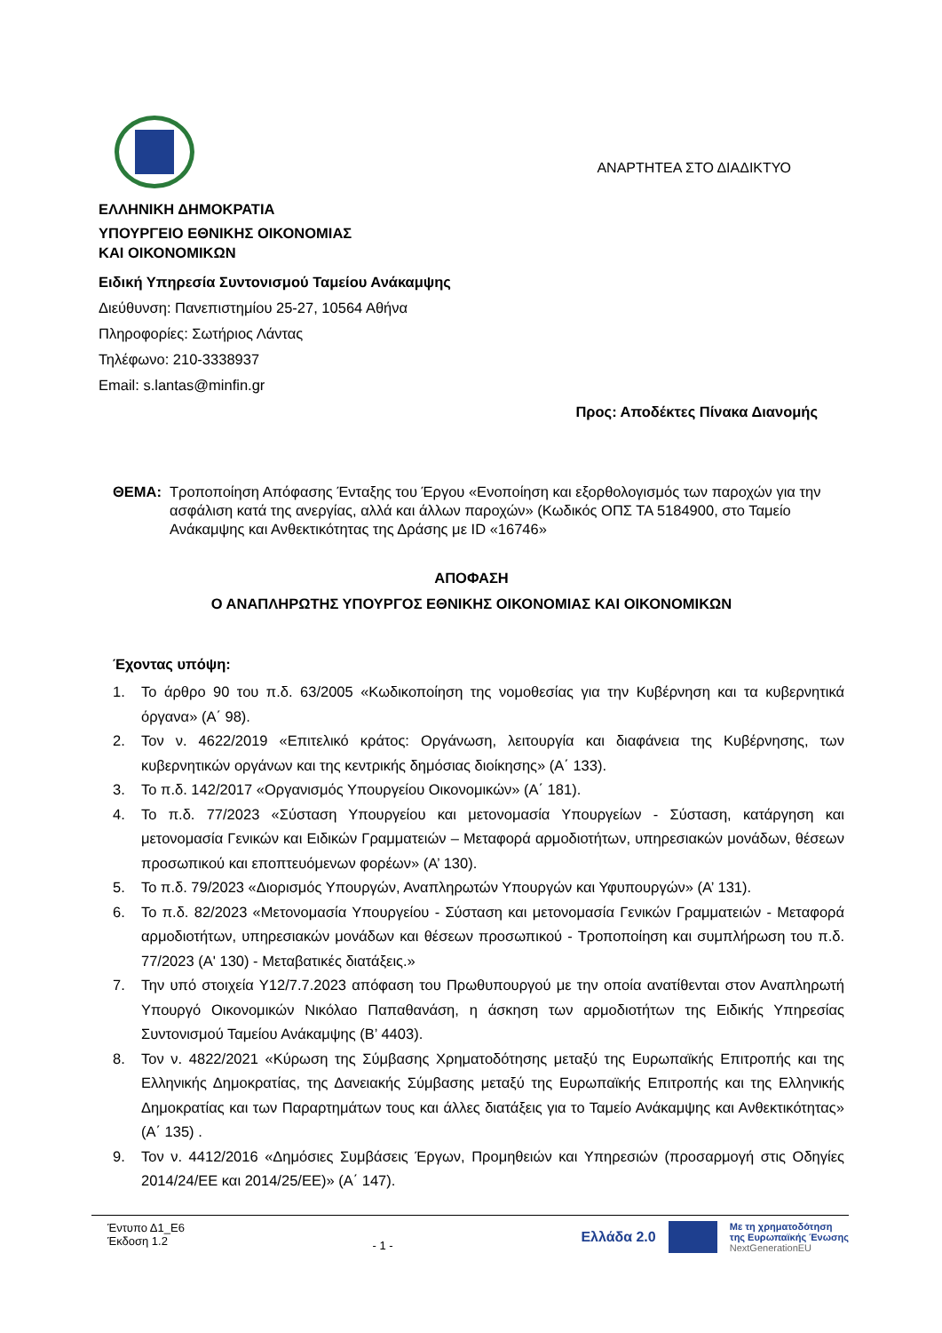ΑΝΑΡΤΗΤΕΑ ΣΤΟ ΔΙΑΔΙΚΤΥΟ
ΕΛΛΗΝΙΚΗ ΔΗΜΟΚΡΑΤΙΑ
ΥΠΟΥΡΓΕΙΟ ΕΘΝΙΚΗΣ ΟΙΚΟΝΟΜΙΑΣ
ΚΑΙ ΟΙΚΟΝΟΜΙΚΩΝ
Ειδική Υπηρεσία Συντονισμού Ταμείου Ανάκαμψης
Διεύθυνση: Πανεπιστημίου 25-27, 10564 Αθήνα
Πληροφορίες: Σωτήριος Λάντας
Τηλέφωνο: 210-3338937
Email: s.lantas@minfin.gr
Προς: Αποδέκτες Πίνακα Διανομής
ΘΕΜΑ: Τροποποίηση Απόφασης Ένταξης του Έργου «Ενοποίηση και εξορθολογισμός των παροχών για την ασφάλιση κατά της ανεργίας, αλλά και άλλων παροχών» (Κωδικός ΟΠΣ ΤΑ 5184900, στο Ταμείο Ανάκαμψης και Ανθεκτικότητας της Δράσης με ID «16746»
ΑΠΟΦΑΣΗ
Ο ΑΝΑΠΛΗΡΩΤΗΣ ΥΠΟΥΡΓΟΣ ΕΘΝΙΚΗΣ ΟΙΚΟΝΟΜΙΑΣ ΚΑΙ ΟΙΚΟΝΟΜΙΚΩΝ
Έχοντας υπόψη:
1. Το άρθρο 90 του π.δ. 63/2005 «Κωδικοποίηση της νομοθεσίας για την Κυβέρνηση και τα κυβερνητικά όργανα» (Α΄ 98).
2. Τον ν. 4622/2019 «Επιτελικό κράτος: Οργάνωση, λειτουργία και διαφάνεια της Κυβέρνησης, των κυβερνητικών οργάνων και της κεντρικής δημόσιας διοίκησης» (Α΄ 133).
3. Το π.δ. 142/2017 «Οργανισμός Υπουργείου Οικονομικών» (Α΄ 181).
4. Το π.δ. 77/2023 «Σύσταση Υπουργείου και μετονομασία Υπουργείων - Σύσταση, κατάργηση και μετονομασία Γενικών και Ειδικών Γραμματειών – Μεταφορά αρμοδιοτήτων, υπηρεσιακών μονάδων, θέσεων προσωπικού και εποπτευόμενων φορέων» (Α’ 130).
5. Το π.δ. 79/2023 «Διορισμός Υπουργών, Αναπληρωτών Υπουργών και Υφυπουργών» (Α’ 131).
6. Το π.δ. 82/2023 «Μετονομασία Υπουργείου - Σύσταση και μετονομασία Γενικών Γραμματειών - Μεταφορά αρμοδιοτήτων, υπηρεσιακών μονάδων και θέσεων προσωπικού - Τροποποίηση και συμπλήρωση του π.δ. 77/2023 (Α' 130) - Μεταβατικές διατάξεις.»
7. Την υπό στοιχεία Υ12/7.7.2023 απόφαση του Πρωθυπουργού με την οποία ανατίθενται στον Αναπληρωτή Υπουργό Οικονομικών Νικόλαο Παπαθανάση, η άσκηση των αρμοδιοτήτων της Ειδικής Υπηρεσίας Συντονισμού Ταμείου Ανάκαμψης (Β’ 4403).
8. Τον ν. 4822/2021 «Κύρωση της Σύμβασης Χρηματοδότησης μεταξύ της Ευρωπαϊκής Επιτροπής και της Ελληνικής Δημοκρατίας, της Δανειακής Σύμβασης μεταξύ της Ευρωπαϊκής Επιτροπής και της Ελληνικής Δημοκρατίας και των Παραρτημάτων τους και άλλες διατάξεις για το Ταμείο Ανάκαμψης και Ανθεκτικότητας» (Α΄ 135) .
9. Τον ν. 4412/2016 «Δημόσιες Συμβάσεις Έργων, Προμηθειών και Υπηρεσιών (προσαρμογή στις Οδηγίες 2014/24/ΕΕ και 2014/25/ΕΕ)» (Α΄ 147).
Έντυπο Δ1_Ε6
Έκδοση 1.2
- 1 -
Ελλάδα 2.0
Με τη χρηματοδότηση
της Ευρωπαϊκής Ένωσης
NextGenerationEU